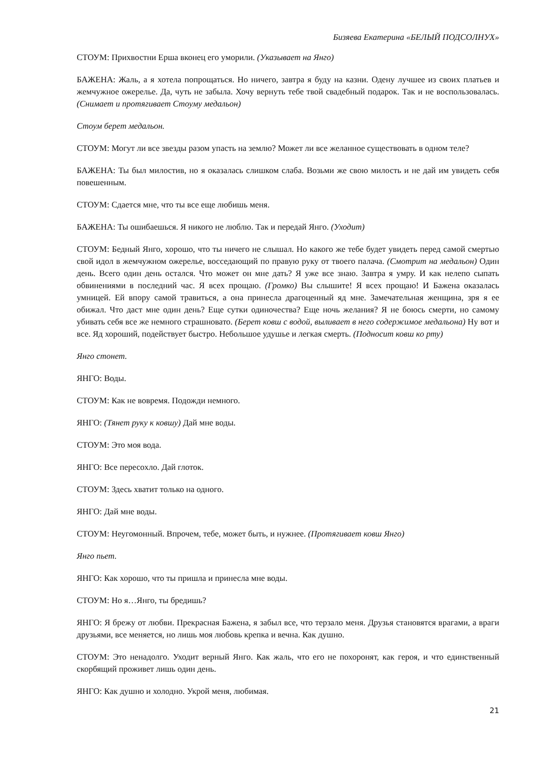Бизяева Екатерина «БЕЛЫЙ ПОДСОЛНУХ»
СТОУМ: Прихвостни Ерша вконец его уморили. (Указывает на Янго)
БАЖЕНА: Жаль, а я хотела попрощаться. Но ничего, завтра я буду на казни. Одену лучшее из своих платьев и жемчужное ожерелье. Да, чуть не забыла. Хочу вернуть тебе твой свадебный подарок. Так и не воспользовалась. (Снимает и протягивает Стоуму медальон)
Стоум берет медальон.
СТОУМ: Могут ли все звезды разом упасть на землю? Может ли все желанное существовать в одном теле?
БАЖЕНА: Ты был милостив, но я оказалась слишком слаба. Возьми же свою милость и не дай им увидеть себя повешенным.
СТОУМ: Сдается мне, что ты все еще любишь меня.
БАЖЕНА: Ты ошибаешься. Я никого не люблю. Так и передай Янго. (Уходит)
СТОУМ: Бедный Янго, хорошо, что ты ничего не слышал. Но какого же тебе будет увидеть перед самой смертью свой идол в жемчужном ожерелье, восседающий по правую руку от твоего палача. (Смотрит на медальон) Один день. Всего один день остался. Что может он мне дать? Я уже все знаю. Завтра я умру. И как нелепо сыпать обвинениями в последний час. Я всех прощаю. (Громко) Вы слышите! Я всех прощаю! И Бажена оказалась умницей. Ей впору самой травиться, а она принесла драгоценный яд мне. Замечательная женщина, зря я ее обижал. Что даст мне один день? Еще сутки одиночества? Еще ночь желания? Я не боюсь смерти, но самому убивать себя все же немного страшновато. (Берет ковш с водой, выливает в него содержимое медальона) Ну вот и все. Яд хороший, подействует быстро. Небольшое удушье и легкая смерть. (Подносит ковш ко рту)
Янго стонет.
ЯНГО: Воды.
СТОУМ: Как не вовремя. Подожди немного.
ЯНГО: (Тянет руку к ковшу) Дай мне воды.
СТОУМ: Это моя вода.
ЯНГО: Все пересохло. Дай глоток.
СТОУМ: Здесь хватит только на одного.
ЯНГО: Дай мне воды.
СТОУМ: Неугомонный. Впрочем, тебе, может быть, и нужнее. (Протягивает ковш Янго)
Янго пьет.
ЯНГО: Как хорошо, что ты пришла и принесла мне воды.
СТОУМ: Но я…Янго, ты бредишь?
ЯНГО: Я брежу от любви. Прекрасная Бажена, я забыл все, что терзало меня. Друзья становятся врагами, а враги друзьями, все меняется, но лишь моя любовь крепка и вечна. Как душно.
СТОУМ: Это ненадолго. Уходит верный Янго. Как жаль, что его не похоронят, как героя, и что единственный скорбящий проживет лишь один день.
ЯНГО: Как душно и холодно. Укрой меня, любимая.
21